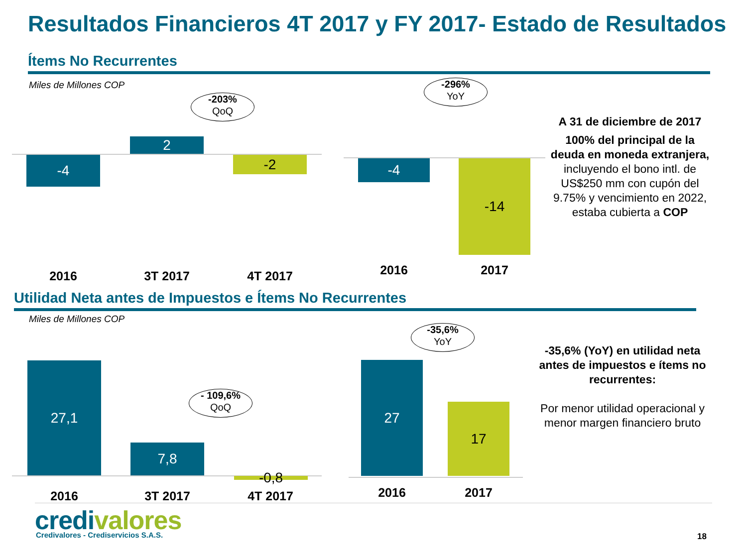Resultados Financieros 4T 2017 y FY 2017- Estado de Resultados
Ítems No Recurrentes
Miles de Millones COP
-4
2
-2
-203%
QoQ
-4 -14
-296%
YoY
2016 3T 2017 4T 2017 2016 2017
A 31 de diciembre de 2017
100% del principal de la deuda en moneda extranjera, incluyendo el bono intl. de US$250 mm con cupón del 9.75% y vencimiento en 2022, estaba cubierta a COP
Utilidad Neta antes de Impuestos e Ítems No Recurrentes
Miles de Millones COP
27,1
7,8
-0,8
- 109,6%
QoQ
27
17
-35,6%
YoY
2016 3T 2017 4T 2017 2016 2017
-35,6% (YoY) en utilidad neta antes de impuestos e ítems no recurrentes:
Por menor utilidad operacional y menor margen financiero bruto
credi valores
Credivalores - Crediservicios S.A.S.
18